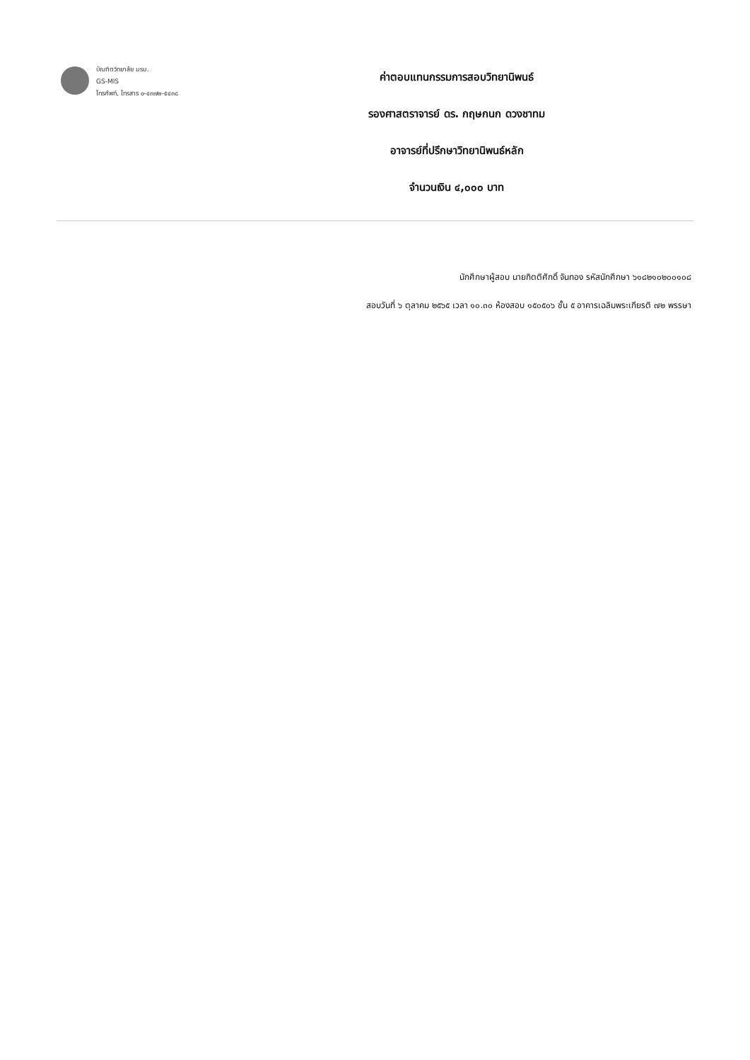บัณฑิตวิทยาลัย มรม.
GS-MIS
โทรศัพท์, โทรสาร ๐-๔๓๗๒-๕๔๓๘
ค่าตอบแทนกรรมการสอบวิทยานิพนธ์
รองศาสตราจารย์ ดร. กฤษกนก ดวงชาทม
อาจารย์ที่ปรึกษาวิทยานิพนธ์หลัก
จำนวนเงิน ๔,๐๐๐ บาท
นักศึกษาผู้สอบ นายกิตติศักดิ์ จันทอง รหัสนักศึกษา ๖๑๘๒๑๐๒๐๐๑๐๘
สอบวันที่ ๖ ตุลาคม ๒๕๖๕ เวลา ๑๐.๓๐ ห้องสอบ ๑๕๐๕๐๖ ชั้น ๕ อาคารเฉลิมพระเกียรติ ๗๒ พรรษา